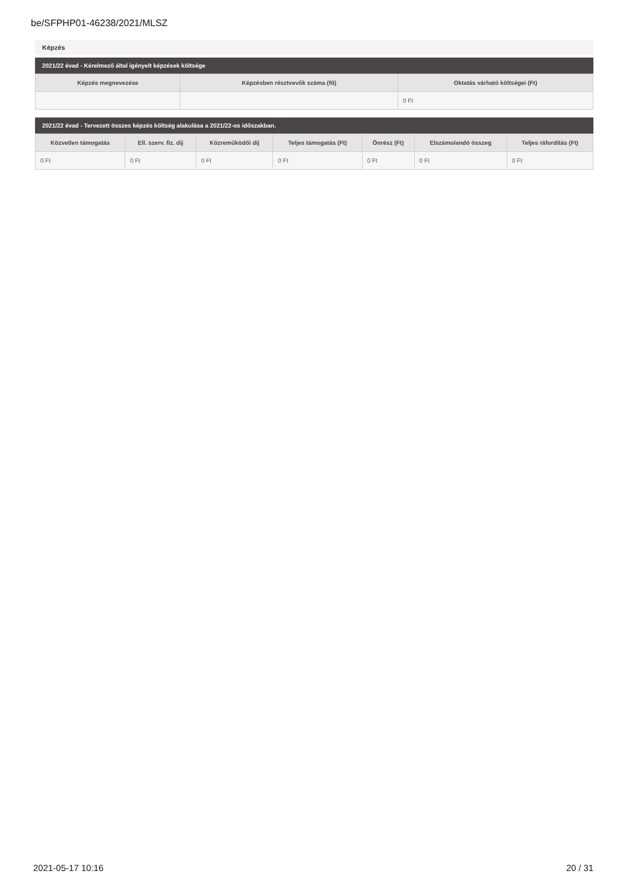be/SFPHP01-46238/2021/MLSZ
Képzés
2021/22 évad - Kérelmező által igényelt képzések költsége
| Képzés megnevezése | Képzésben résztvevők száma (fő) | Oktatás várható költségei (Ft) |
| --- | --- | --- |
| | | 0 Ft |
2021/22 évad - Tervezett összes képzés költség alakulása a 2021/22-os időszakban.
| Közvetlen támogatás | Ell. szerv. fiz. díj | Közreműködői díj | Teljes támogatás (Ft) | Önrész (Ft) | Elszámolandó összeg | Teljes ráfordítás (Ft) |
| --- | --- | --- | --- | --- | --- | --- |
| 0 Ft | 0 Ft | 0 Ft | 0 Ft | 0 Ft | 0 Ft | 0 Ft |
2021-05-17 10:16 20 / 31